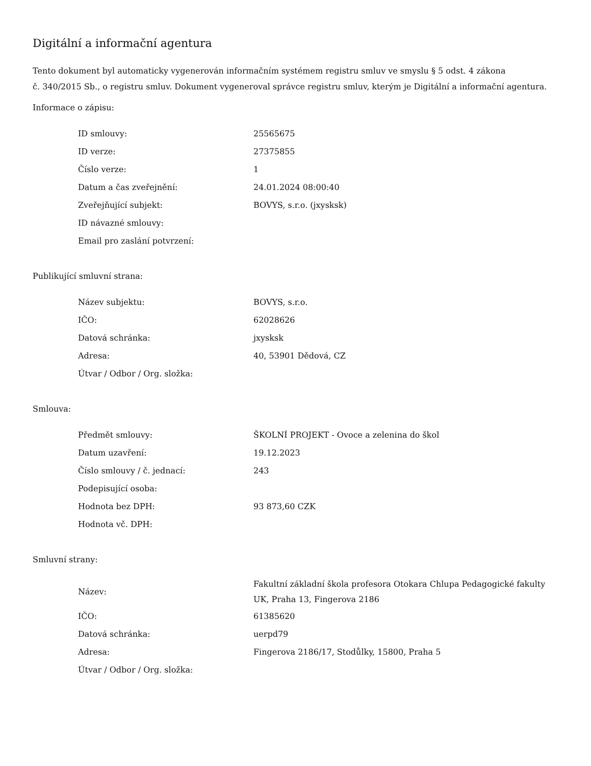Digitální a informační agentura
Tento dokument byl automaticky vygenerován informačním systémem registru smluv ve smyslu § 5 odst. 4 zákona
č. 340/2015 Sb., o registru smluv. Dokument vygeneroval správce registru smluv, kterým je Digitální a informační agentura.
Informace o zápisu:
| ID smlouvy: | 25565675 |
| ID verze: | 27375855 |
| Číslo verze: | 1 |
| Datum a čas zveřejnění: | 24.01.2024 08:00:40 |
| Zveřejňující subjekt: | BOVYS, s.r.o. (jxysksk) |
| ID návazné smlouvy: | |
| Email pro zaslání potvrzení: | |
Publikující smluvní strana:
| Název subjektu: | BOVYS, s.r.o. |
| IČO: | 62028626 |
| Datová schránka: | jxysksk |
| Adresa: | 40, 53901 Dědová, CZ |
| Útvar / Odbor / Org. složka: | |
Smlouva:
| Předmět smlouvy: | ŠKOLNÍ PROJEKT - Ovoce a zelenina do škol |
| Datum uzavření: | 19.12.2023 |
| Číslo smlouvy / č. jednací: | 243 |
| Podepisující osoba: | |
| Hodnota bez DPH: | 93 873,60 CZK |
| Hodnota vč. DPH: | |
Smluvní strany:
| Název: | Fakultní základní škola profesora Otokara Chlupa Pedagogické fakulty UK, Praha 13, Fingerova 2186 |
| IČO: | 61385620 |
| Datová schránka: | uerpd79 |
| Adresa: | Fingerova 2186/17, Stodůlky, 15800, Praha 5 |
| Útvar / Odbor / Org. složka: | |